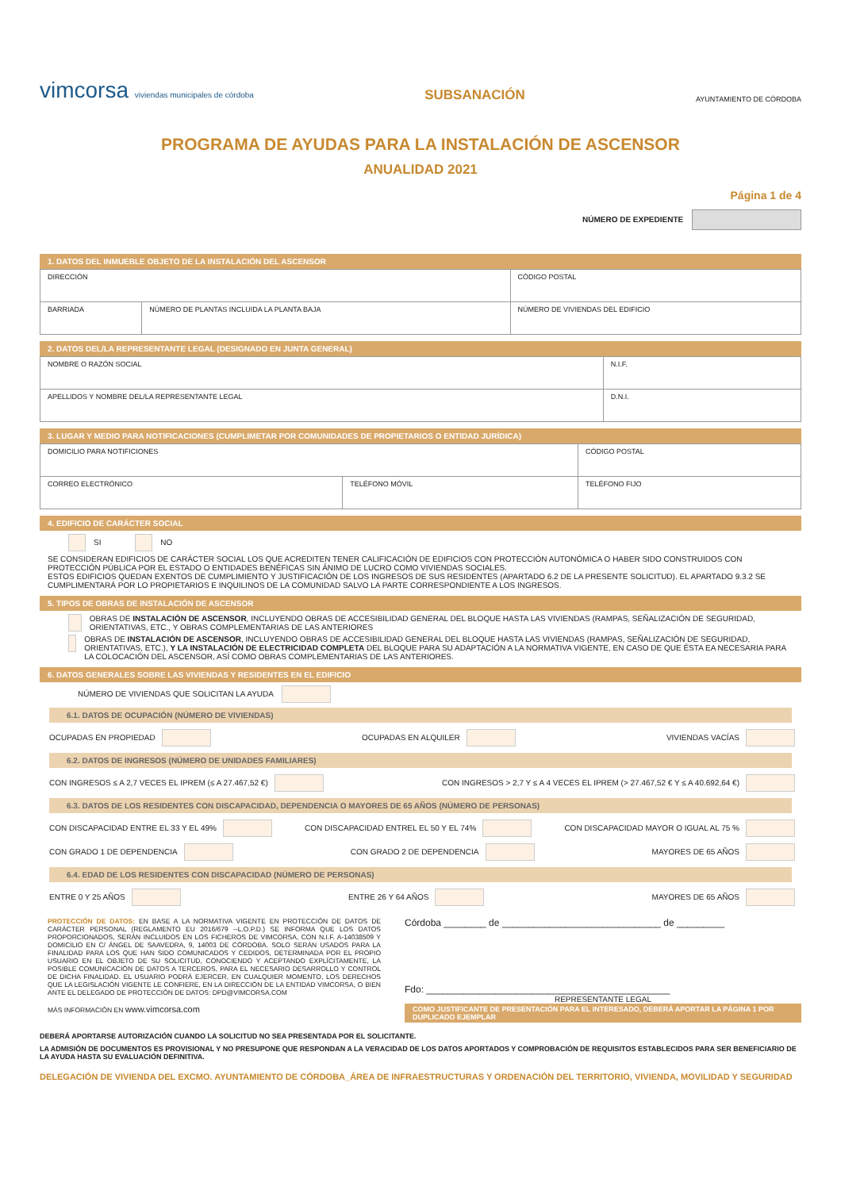vimcorsa viviendas municipales de córdoba
SUBSANACIÓN
AYUNTAMIENTO DE CÓRDOBA
PROGRAMA DE AYUDAS PARA LA INSTALACIÓN DE ASCENSOR
ANUALIDAD 2021
Página 1 de 4
NÚMERO DE EXPEDIENTE
1. DATOS DEL INMUEBLE OBJETO DE LA INSTALACIÓN DEL ASCENSOR
| DIRECCIÓN | | CÓDIGO POSTAL |
| BARRIADA | NÚMERO DE PLANTAS INCLUIDA LA PLANTA BAJA | NÚMERO DE VIVIENDAS DEL EDIFICIO |
2. DATOS DEL/LA REPRESENTANTE LEGAL (DESIGNADO EN JUNTA GENERAL)
| NOMBRE O RAZÓN SOCIAL | N.I.F. |
| APELLIDOS Y NOMBRE DEL/LA REPRESENTANTE LEGAL | D.N.I. |
3. LUGAR Y MEDIO PARA NOTIFICACIONES (CUMPLIMETAR POR COMUNIDADES DE PROPIETARIOS O ENTIDAD JURÍDICA)
| DOMICILIO PARA NOTIFICIONES | | CÓDIGO POSTAL |
| CORREO ELECTRÓNICO | TELÉFONO MÓVIL | TELÉFONO FIJO |
4. EDIFICIO DE CARÁCTER SOCIAL
SI NO
SE CONSIDERAN EDIFICIOS DE CARÁCTER SOCIAL LOS QUE ACREDITEN TENER CALIFICACIÓN DE EDIFICIOS CON PROTECCIÓN AUTONÓMICA O HABER SIDO CONSTRUIDOS CON PROTECCIÓN PÚBLICA POR EL ESTADO O ENTIDADES BENÉFICAS SIN ÁNIMO DE LUCRO COMO VIVIENDAS SOCIALES.
ESTOS EDIFICIOS QUEDAN EXENTOS DE CUMPLIMIENTO Y JUSTIFICACIÓN DE LOS INGRESOS DE SUS RESIDENTES (APARTADO 6.2 DE LA PRESENTE SOLICITUD). EL APARTADO 9.3.2 SE CUMPLIMENTARÁ POR LO PROPIETARIOS E INQUILINOS DE LA COMUNIDAD SALVO LA PARTE CORRESPONDIENTE A LOS INGRESOS.
5. TIPOS DE OBRAS DE INSTALACIÓN DE ASCENSOR
OBRAS DE INSTALACIÓN DE ASCENSOR, INCLUYENDO OBRAS DE ACCESIBILIDAD GENERAL DEL BLOQUE HASTA LAS VIVIENDAS (RAMPAS, SEÑALIZACIÓN DE SEGURIDAD, ORIENTATIVAS, ETC., Y OBRAS COMPLEMENTARIAS DE LAS ANTERIORES
OBRAS DE INSTALACIÓN DE ASCENSOR, INCLUYENDO OBRAS DE ACCESIBILIDAD GENERAL DEL BLOQUE HASTA LAS VIVIENDAS (RAMPAS, SEÑALIZACIÓN DE SEGURIDAD, ORIENTATIVAS, ETC.), Y LA INSTALACIÓN DE ELECTRICIDAD COMPLETA DEL BLOQUE PARA SU ADAPTACIÓN A LA NORMATIVA VIGENTE, EN CASO DE QUE ÉSTA EA NECESARIA PARA LA COLOCACIÓN DEL ASCENSOR, ASÍ COMO OBRAS COMPLEMENTARIAS DE LAS ANTERIORES.
6. DATOS GENERALES SOBRE LAS VIVIENDAS Y RESIDENTES EN EL EDIFICIO
NÚMERO DE VIVIENDAS QUE SOLICITAN LA AYUDA
6.1. DATOS DE OCUPACIÓN (NÚMERO DE VIVIENDAS)
OCUPADAS EN PROPIEDAD OCUPADAS EN ALQUILER VIVIENDAS VACÍAS
6.2. DATOS DE INGRESOS (NÚMERO DE UNIDADES FAMILIARES)
CON INGRESOS ≤ A 2,7 VECES EL IPREM (≤ A 27.467,52 €) CON INGRESOS > 2,7 Y ≤ A 4 VECES EL IPREM (> 27.467,52 € Y ≤ A 40.692,64 €)
6.3. DATOS DE LOS RESIDENTES CON DISCAPACIDAD, DEPENDENCIA O MAYORES DE 65 AÑOS (NÚMERO DE PERSONAS)
CON DISCAPACIDAD ENTRE EL 33 Y EL 49% CON DISCAPACIDAD ENTREL EL 50 Y EL 74% CON DISCAPACIDAD MAYOR O IGUAL AL 75 %
CON GRADO 1 DE DEPENDENCIA CON GRADO 2 DE DEPENDENCIA MAYORES DE 65 AÑOS
6.4. EDAD DE LOS RESIDENTES CON DISCAPACIDAD (NÚMERO DE PERSONAS)
ENTRE 0 Y 25 AÑOS ENTRE 26 Y 64 AÑOS MAYORES DE 65 AÑOS
PROTECCIÓN DE DATOS: EN BASE A LA NORMATIVA VIGENTE EN PROTECCIÓN DE DATOS DE CARÁCTER PERSONAL (REGLAMENTO EU 2016/679 --L.O.P.D.) SE INFORMA QUE LOS DATOS PROPORCIONADOS, SERÁN INCLUIDOS EN LOS FICHEROS DE VIMCORSA, CON N.I.F. A-14038509 Y DOMICILIO EN C/ ÁNGEL DE SAAVEDRA, 9, 14003 DE CÓRDOBA. SOLO SERÁN USADOS PARA LA FINALIDAD PARA LOS QUE HAN SIDO COMUNICADOS Y CEDIDOS, DETERMINADA POR EL PROPIO USUARIO EN EL OBJETO DE SU SOLICITUD, CONOCIENDO Y ACEPTANDO EXPLÍCITAMENTE, LA POSIBLE COMUNICACIÓN DE DATOS A TERCEROS, PARA EL NECESARIO DESARROLLO Y CONTROL DE DICHA FINALIDAD. EL USUARIO PODRÁ EJERCER, EN CUALQUIER MOMENTO, LOS DERECHOS QUE LA LEGISLACIÓN VIGENTE LE CONFIERE, EN LA DIRECCIÓN DE LA ENTIDAD VIMCORSA, O BIEN ANTE EL DELEGADO DE PROTECCIÓN DE DATOS: DPD@VIMCORSA.COM
MÁS INFORMACIÓN EN www.vimcorsa.com
Córdoba ________ de ______________________________ de _________
Fdo: ______________________________________________
REPRESENTANTE LEGAL
COMO JUSTIFICANTE DE PRESENTACIÓN PARA EL INTERESADO, DEBERÁ APORTAR LA PÁGINA 1 POR DUPLICADO EJEMPLAR
DEBERÁ APORTARSE AUTORIZACIÓN CUANDO LA SOLICITUD NO SEA PRESENTADA POR EL SOLICITANTE.
LA ADMISIÓN DE DOCUMENTOS ES PROVISIONAL Y NO PRESUPONE QUE RESPONDAN A LA VERACIDAD DE LOS DATOS APORTADOS Y COMPROBACIÓN DE REQUISITOS ESTABLECIDOS PARA SER BENEFICIARIO DE LA AYUDA HASTA SU EVALUACIÓN DEFINITIVA.
DELEGACIÓN DE VIVIENDA DEL EXCMO. AYUNTAMIENTO DE CÓRDOBA_ÁREA DE INFRAESTRUCTURAS Y ORDENACIÓN DEL TERRITORIO, VIVIENDA, MOVILIDAD Y SEGURIDAD